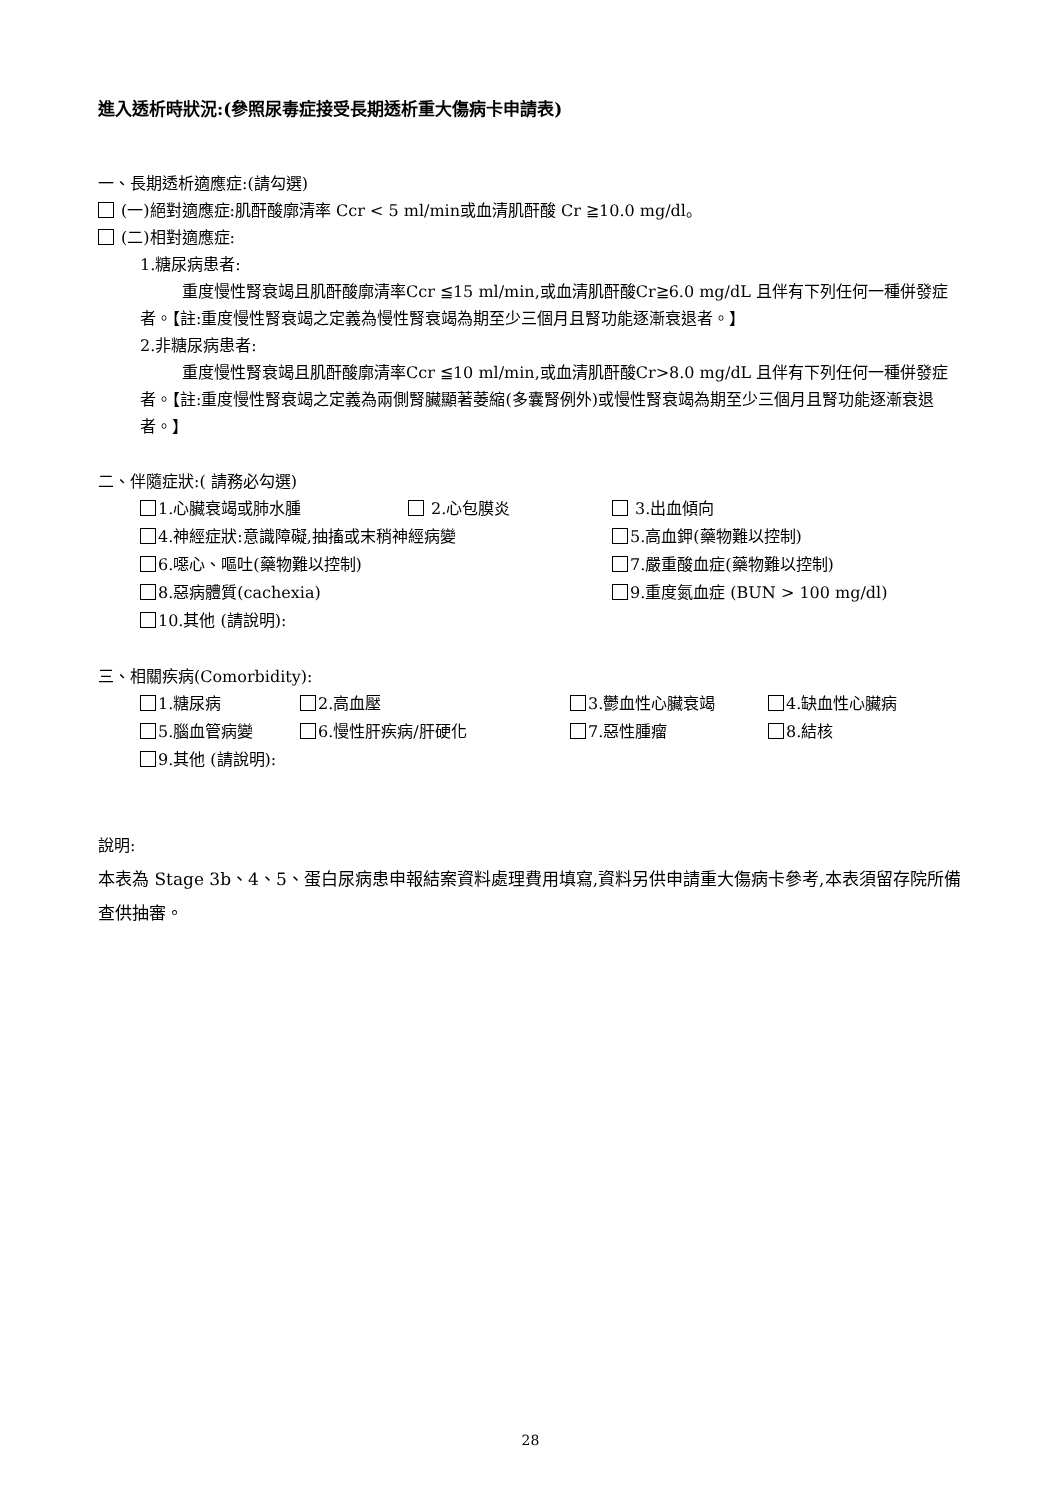進入透析時狀況:(參照尿毒症接受長期透析重大傷病卡申請表)
一、長期透析適應症:(請勾選)
(一)絕對適應症:肌酐酸廓清率 Ccr < 5 ml/min或血清肌酐酸 Cr ≧10.0 mg/dl。
(二)相對適應症:
1.糖尿病患者:
重度慢性腎衰竭且肌酐酸廓清率Ccr ≦15 ml/min,或血清肌酐酸Cr≧6.0 mg/dL 且伴有下列任何一種併發症者。【註:重度慢性腎衰竭之定義為慢性腎衰竭為期至少三個月且腎功能逐漸衰退者。】
2.非糖尿病患者:
重度慢性腎衰竭且肌酐酸廓清率Ccr ≦10 ml/min,或血清肌酐酸Cr>8.0 mg/dL 且伴有下列任何一種併發症者。【註:重度慢性腎衰竭之定義為兩側腎臟顯著萎縮(多囊腎例外)或慢性腎衰竭為期至少三個月且腎功能逐漸衰退者。】
二、伴隨症狀:( 請務必勾選)
1.心臟衰竭或肺水腫 2.心包膜炎 3.出血傾向
4.神經症狀:意識障礙,抽搐或末稍神經病變 5.高血鉀(藥物難以控制)
6.噁心、嘔吐(藥物難以控制) 7.嚴重酸血症(藥物難以控制)
8.惡病體質(cachexia) 9.重度氮血症 (BUN > 100 mg/dl)
10.其他 (請說明):
三、相關疾病(Comorbidity):
1.糖尿病 2.高血壓 3.鬱血性心臟衰竭 4.缺血性心臟病
5.腦血管病變 6.慢性肝疾病/肝硬化 7.惡性腫瘤 8.結核
9.其他 (請說明):
說明:
本表為 Stage 3b、4、5、蛋白尿病患申報結案資料處理費用填寫,資料另供申請重大傷病卡參考,本表須留存院所備查供抽審。
28